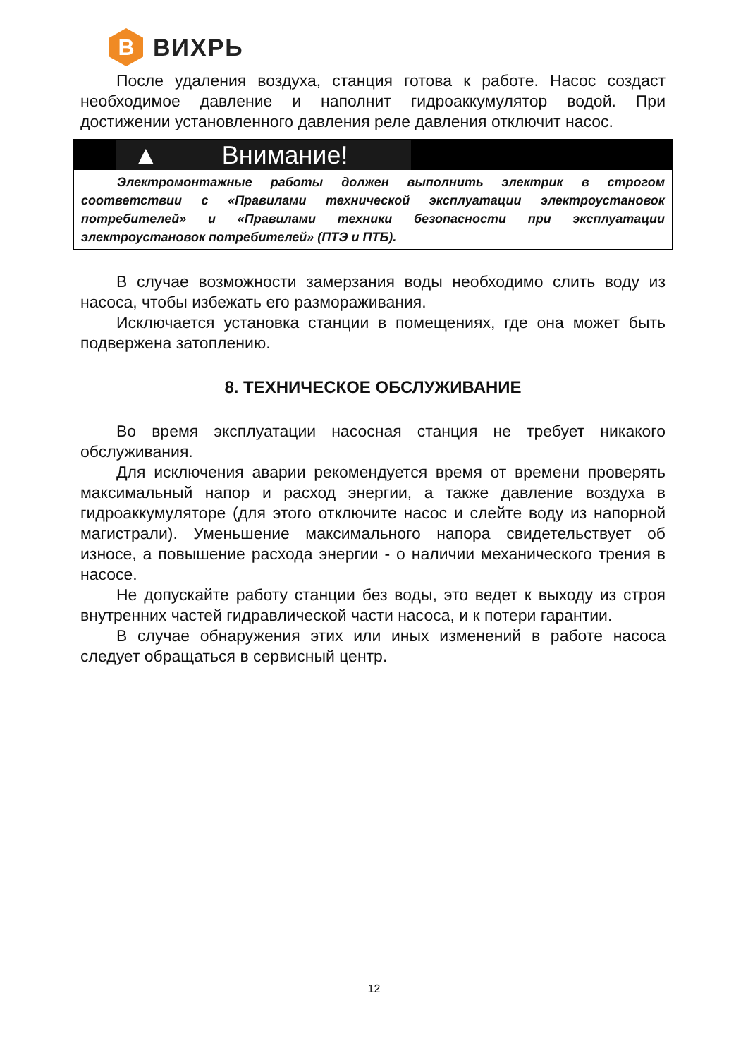B
ВИХРЬ
После удаления воздуха, станция готова к работе. Насос создаст необходимое давление и наполнит гидроаккумулятор водой. При достижении установленного давления реле давления отключит насос.
▲ Внимание!
Электромонтажные работы должен выполнить электрик в строгом соответствии с «Правилами технической эксплуатации электроустановок потребителей» и «Правилами техники безопасности при эксплуатации электроустановок потребителей» (ПТЭ и ПТБ).
В случае возможности замерзания воды необходимо слить воду из насоса, чтобы избежать его размораживания.
Исключается установка станции в помещениях, где она может быть подвержена затоплению.
8. ТЕХНИЧЕСКОЕ ОБСЛУЖИВАНИЕ
Во время эксплуатации насосная станция не требует никакого обслуживания.
Для исключения аварии рекомендуется время от времени проверять максимальный напор и расход энергии, а также давление воздуха в гидроаккумуляторе (для этого отключите насос и слейте воду из напорной магистрали). Уменьшение максимального напора свидетельствует об износе, а повышение расхода энергии - о наличии механического трения в насосе.
Не допускайте работу станции без воды, это ведет к выходу из строя внутренних частей гидравлической части насоса, и к потери гарантии.
В случае обнаружения этих или иных изменений в работе насоса следует обращаться в сервисный центр.
12